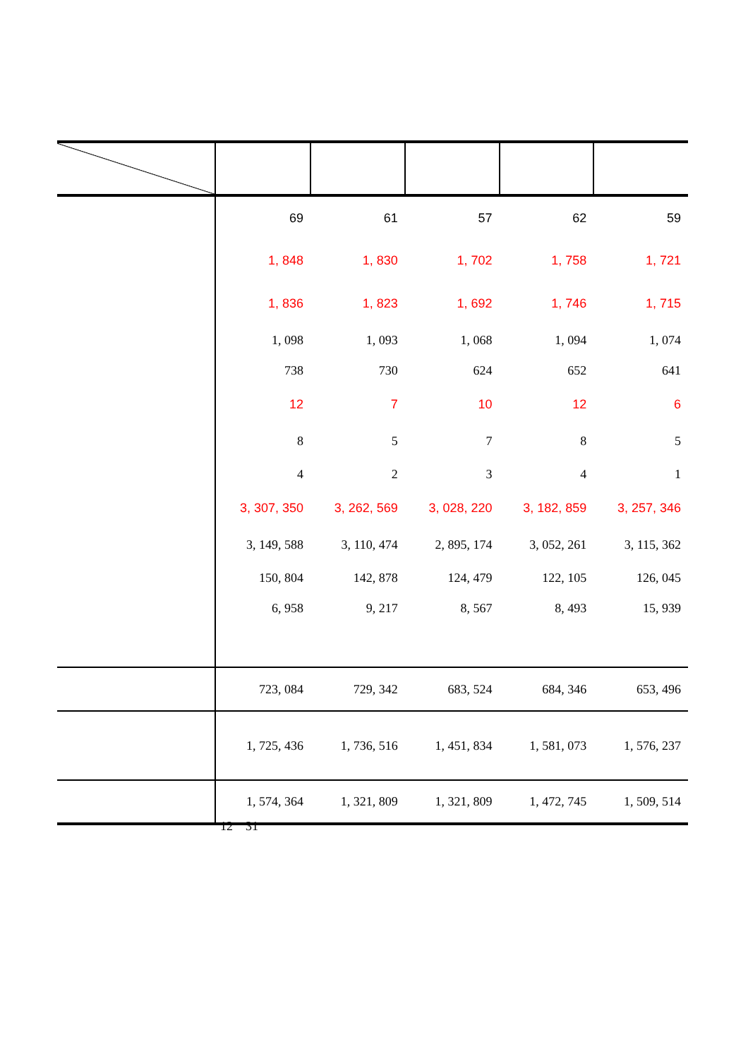| | 69 | 61 | 57 | 62 | 59 |
| | 1, 848 | 1, 830 | 1, 702 | 1, 758 | 1, 721 |
| | 1, 836 | 1, 823 | 1, 692 | 1, 746 | 1, 715 |
| | 1, 098 | 1, 093 | 1, 068 | 1, 094 | 1, 074 |
| | 738 | 730 | 624 | 652 | 641 |
| | 12 | 7 | 10 | 12 | 6 |
| | 8 | 5 | 7 | 8 | 5 |
| | 4 | 2 | 3 | 4 | 1 |
| | 3, 307, 350 | 3, 262, 569 | 3, 028, 220 | 3, 182, 859 | 3, 257, 346 |
| | 3, 149, 588 | 3, 110, 474 | 2, 895, 174 | 3, 052, 261 | 3, 115, 362 |
| | 150, 804 | 142, 878 | 124, 479 | 122, 105 | 126, 045 |
| | 6, 958 | 9, 217 | 8, 567 | 8, 493 | 15, 939 |
| | 723, 084 | 729, 342 | 683, 524 | 684, 346 | 653, 496 |
| | 1, 725, 436 | 1, 736, 516 | 1, 451, 834 | 1, 581, 073 | 1, 576, 237 |
| | 1, 574, 364 | 1, 321, 809 | 1, 321, 809 | 1, 472, 745 | 1, 509, 514 |
12　31